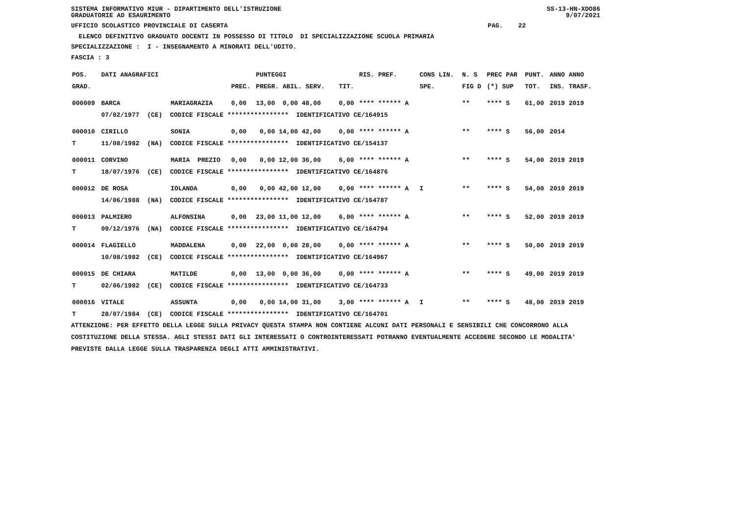SISTEMA INFORMATIVO MIUR - DIPARTIMENTO DELL'ISTRUZIONE
GRADUATORIE AD ESAURIMENTO SS-13-HN-XDO86
9/07/2021
UFFICIO SCOLASTICO PROVINCIALE DI CASERTA PAG. 22
ELENCO DEFINITIVO GRADUATO DOCENTI IN POSSESSO DI TITOLO DI SPECIALIZZAZIONE SCUOLA PRIMARIA
SPECIALIZZAZIONE : I - INSEGNAMENTO A MINORATI DELL'UDITO.
FASCIA : 3
| POS. | DATI ANAGRAFICI | | | PUNTEGGI | | RIS. PREF. | CONS LIN. | N. S | PREC PAR | PUNT. | ANNO ANNO |
| --- | --- | --- | --- | --- | --- | --- | --- | --- | --- | --- | --- |
| GRAD. | | | PREC. | PREGR. ABIL. SERV. | TIT. | | SPE. | FIG D | (*) SUP | TOT. | INS. TRASF. |
| 000009 | BARCA | MARIAGRAZIA | 0,00 | 13,00 0,00 48,00 | 0,00 | **** ****** A | | ** | **** S | 61,00 | 2019 2019 |
| | 07/02/1977 (CE) CODICE FISCALE **************** IDENTIFICATIVO CE/164915 | | | | | | | | | | |
| 000010 | CIRILLO | SONIA | 0,00 | 0,00 14,00 42,00 | 0,00 | **** ****** A | | ** | **** S | 56,00 | 2014 |
| T | 11/08/1982 (NA) CODICE FISCALE **************** IDENTIFICATIVO CE/154137 | | | | | | | | | | |
| 000011 | CORVINO | MARIA PREZIO | 0,00 | 0,00 12,00 36,00 | 6,00 | **** ****** A | | ** | **** S | 54,00 | 2019 2019 |
| T | 18/07/1976 (CE) CODICE FISCALE **************** IDENTIFICATIVO CE/164876 | | | | | | | | | | |
| 000012 | DE ROSA | IOLANDA | 0,00 | 0,00 42,00 12,00 | 0,00 | **** ****** A | I | ** | **** S | 54,00 | 2019 2019 |
| | 14/06/1988 (NA) CODICE FISCALE **************** IDENTIFICATIVO CE/164787 | | | | | | | | | | |
| 000013 | PALMIERO | ALFONSINA | 0,00 | 23,00 11,00 12,00 | 6,00 | **** ****** A | | ** | **** S | 52,00 | 2019 2019 |
| T | 09/12/1976 (NA) CODICE FISCALE **************** IDENTIFICATIVO CE/164794 | | | | | | | | | | |
| 000014 | FLAGIELLO | MADDALENA | 0,00 | 22,00 0,00 28,00 | 0,00 | **** ****** A | | ** | **** S | 50,00 | 2019 2019 |
| | 10/08/1982 (CE) CODICE FISCALE **************** IDENTIFICATIVO CE/164967 | | | | | | | | | | |
| 000015 | DE CHIARA | MATILDE | 0,00 | 13,00 0,00 36,00 | 0,00 | **** ****** A | | ** | **** S | 49,00 | 2019 2019 |
| T | 02/06/1982 (CE) CODICE FISCALE **************** IDENTIFICATIVO CE/164733 | | | | | | | | | | |
| 000016 | VITALE | ASSUNTA | 0,00 | 0,00 14,00 31,00 | 3,00 | **** ****** A | I | ** | **** S | 48,00 | 2019 2019 |
| T | 28/07/1984 (CE) CODICE FISCALE **************** IDENTIFICATIVO CE/164701 | | | | | | | | | | |
ATTENZIONE: PER EFFETTO DELLA LEGGE SULLA PRIVACY QUESTA STAMPA NON CONTIENE ALCUNI DATI PERSONALI E SENSIBILI CHE CONCORRONO ALLA COSTITUZIONE DELLA STESSA. AGLI STESSI DATI GLI INTERESSATI O CONTROINTERESSATI POTRANNO EVENTUALMENTE ACCEDERE SECONDO LE MODALITA' PREVISTE DALLA LEGGE SULLA TRASPARENZA DEGLI ATTI AMMINISTRATIVI.